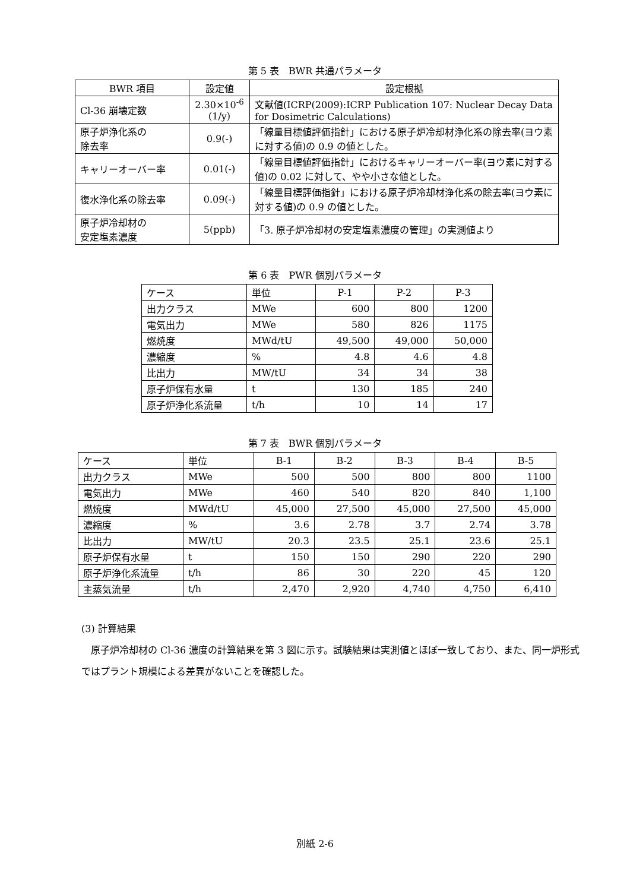第 5 表　BWR 共通パラメータ
| BWR 項目 | 設定値 | 設定根拠 |
| --- | --- | --- |
| Cl-36 崩壊定数 | 2.30×10<sup>-6</sup> (1/y) | 文献値(ICRP(2009):ICRP Publication 107: Nuclear Decay Data for Dosimetric Calculations) |
| 原子炉浄化系の 除去率 | 0.9(-) | 「線量目標値評価指針」における原子炉冷却材浄化系の除去率(ヨウ素に対する値)の 0.9 の値とした。 |
| キャリーオーバー率 | 0.01(-) | 「線量目標値評価指針」におけるキャリーオーバー率(ヨウ素に対する値)の 0.02 に対して、やや小さな値とした。 |
| 復水浄化系の除去率 | 0.09(-) | 「線量目標評価指針」における原子炉冷却材浄化系の除去率(ヨウ素に対する値)の 0.9 の値とした。 |
| 原子炉冷却材の 安定塩素濃度 | 5(ppb) | 「3. 原子炉冷却材の安定塩素濃度の管理」の実測値より |
第 6 表　PWR 個別パラメータ
| ケース | 単位 | P-1 | P-2 | P-3 |
| 出力クラス | MWe | 600 | 800 | 1200 |
| 電気出力 | MWe | 580 | 826 | 1175 |
| 燃焼度 | MWd/tU | 49,500 | 49,000 | 50,000 |
| 濃縮度 | % | 4.8 | 4.6 | 4.8 |
| 比出力 | MW/tU | 34 | 34 | 38 |
| 原子炉保有水量 | t | 130 | 185 | 240 |
| 原子炉浄化系流量 | t/h | 10 | 14 | 17 |
第 7 表　BWR 個別パラメータ
| ケース | 単位 | B-1 | B-2 | B-3 | B-4 | B-5 |
| 出力クラス | MWe | 500 | 500 | 800 | 800 | 1100 |
| 電気出力 | MWe | 460 | 540 | 820 | 840 | 1,100 |
| 燃焼度 | MWd/tU | 45,000 | 27,500 | 45,000 | 27,500 | 45,000 |
| 濃縮度 | % | 3.6 | 2.78 | 3.7 | 2.74 | 3.78 |
| 比出力 | MW/tU | 20.3 | 23.5 | 25.1 | 23.6 | 25.1 |
| 原子炉保有水量 | t | 150 | 150 | 290 | 220 | 290 |
| 原子炉浄化系流量 | t/h | 86 | 30 | 220 | 45 | 120 |
| 主蒸気流量 | t/h | 2,470 | 2,920 | 4,740 | 4,750 | 6,410 |
(3) 計算結果
　原子炉冷却材の Cl-36 濃度の計算結果を第 3 図に示す。試験結果は実測値とほぼ一致しており、また、同一炉形式ではプラント規模による差異がないことを確認した。
別紙 2-6